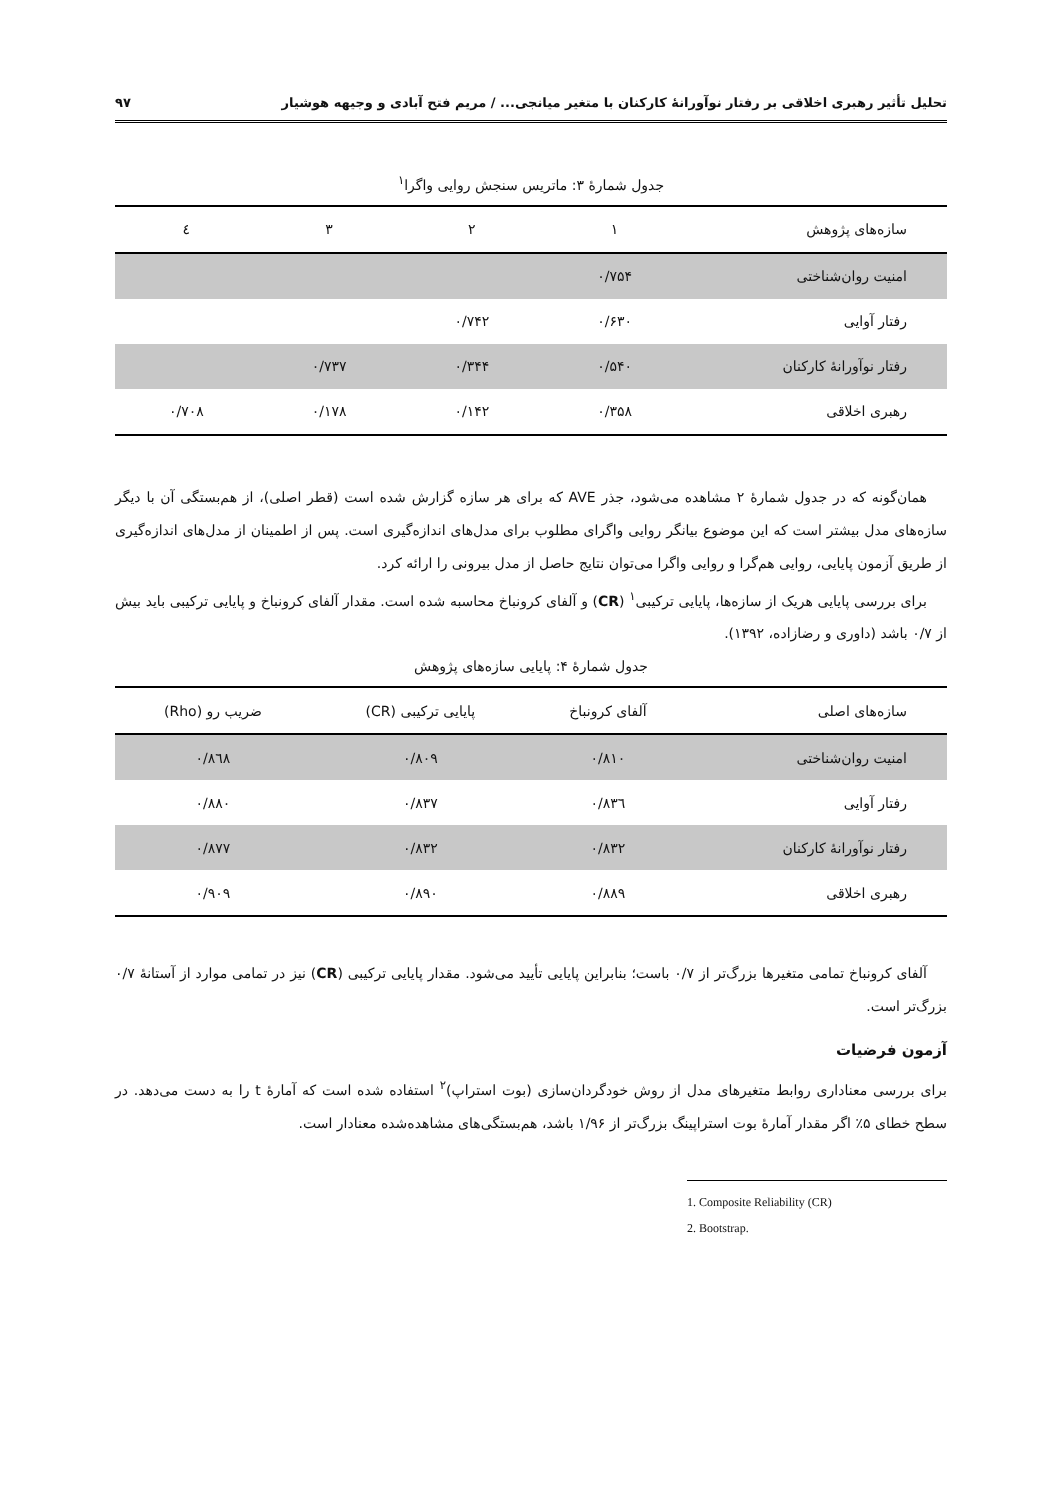تحلیل تأثیر رهبری اخلاقی بر رفتار نوآورانهٔ کارکنان با متغیر میانجی... / مریم فتح آبادی و وجیهه هوشیار ۹۷
جدول شمارهٔ ۳: ماتریس سنجش روایی واگرا<sup>۱</sup>
| سازه‌های پژوهش | ۱ | ۲ | ۳ | ٤ |
| --- | --- | --- | --- | --- |
| امنیت روان‌شناختی | ۰/۷۵۴ | | | |
| رفتار آوایی | ۰/۶۳۰ | ۰/۷۴۲ | | |
| رفتار نوآورانهٔ کارکنان | ۰/۵۴۰ | ۰/۳۴۴ | ۰/۷۳۷ | |
| رهبری اخلاقی | ۰/۳۵۸ | ۰/۱۴۲ | ۰/۱۷۸ | ۰/۷۰۸ |
همان‌گونه که در جدول شمارهٔ ۲ مشاهده می‌شود، جذر AVE که برای هر سازه گزارش شده است (قطر اصلی)، از هم‌بستگی آن با دیگر سازه‌های مدل بیشتر است که این موضوع بیانگر روایی واگرای مطلوب برای مدل‌های اندازه‌گیری است. پس از اطمینان از مدل‌های اندازه‌گیری از طریق آزمون پایایی، روایی هم‌گرا و روایی واگرا می‌توان نتایج حاصل از مدل بیرونی را ارائه کرد.
برای بررسی پایایی هریک از سازه‌ها، پایایی ترکیبی<sup>۱</sup> (CR) و آلفای کرونباخ محاسبه شده است. مقدار آلفای کرونباخ و پایایی ترکیبی باید بیش از ۰/۷ باشد (داوری و رضازاده، ۱۳۹۲).
جدول شمارهٔ ۴: پایایی سازه‌های پژوهش
| سازه‌های اصلی | آلفای کرونباخ | پایایی ترکیبی (CR) | ضریب رو (Rho) |
| --- | --- | --- | --- |
| امنیت روان‌شناختی | ۰/۸۱۰ | ۰/۸۰۹ | ۰/۸٦۸ |
| رفتار آوایی | ۰/۸۳٦ | ۰/۸۳۷ | ۰/۸۸۰ |
| رفتار نوآورانهٔ کارکنان | ۰/۸۳۲ | ۰/۸۳۲ | ۰/۸۷۷ |
| رهبری اخلاقی | ۰/۸۸۹ | ۰/۸۹۰ | ۰/۹۰۹ |
آلفای کرونباخ تمامی متغیرها بزرگ‌تر از ۰/۷ باست؛ بنابراین پایایی تأیید می‌شود. مقدار پایایی ترکیبی (CR) نیز در تمامی موارد از آستانهٔ ۰/۷ بزرگ‌تر است.
آزمون فرضیات
برای بررسی معناداری روابط متغیرهای مدل از روش خودگردان‌سازی (بوت استراپ)<sup>۲</sup> استفاده شده است که آمارهٔ t را به دست می‌دهد. در سطح خطای ۵٪ اگر مقدار آمارهٔ بوت استراپینگ بزرگ‌تر از ۱/۹۶ باشد، هم‌بستگی‌های مشاهده‌شده معنادار است.
1. Composite Reliability (CR)
2. Bootstrap.